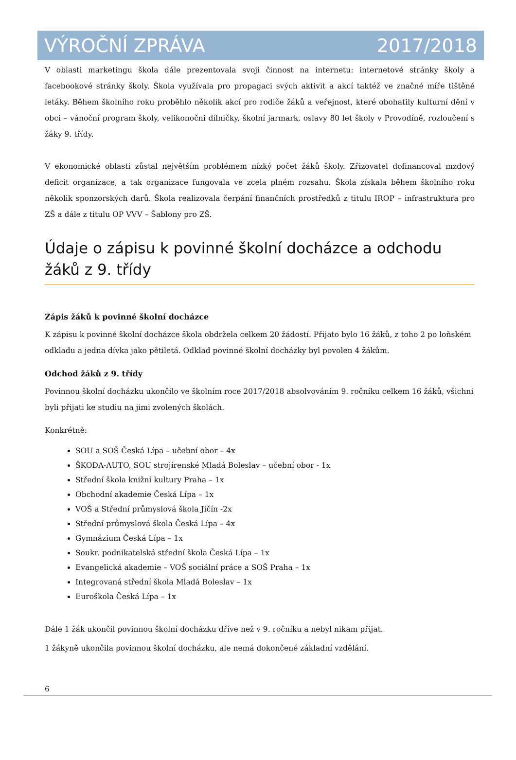VÝROČNÍ ZPRÁVA 2017/2018
V oblasti marketingu škola dále prezentovala svoji činnost na internetu: internetové stránky školy a facebookové stránky školy. Škola využívala pro propagaci svých aktivit a akcí taktéž ve značné míře tištěné letáky. Během školního roku proběhlo několik akcí pro rodiče žáků a veřejnost, které obohatily kulturní dění v obci – vánoční program školy, velikonoční dílničky, školní jarmark, oslavy 80 let školy v Provodíně, rozloučení s žáky 9. třídy.
V ekonomické oblasti zůstal největším problémem nízký počet žáků školy. Zřizovatel dofinancoval mzdový deficit organizace, a tak organizace fungovala ve zcela plném rozsahu. Škola získala během školního roku několik sponzorských darů. Škola realizovala čerpání finančních prostředků z titulu IROP – infrastruktura pro ZŠ a dále z titulu OP VVV – Šablony pro ZŠ.
Údaje o zápisu k povinné školní docházce a odchodu žáků z 9. třídy
Zápis žáků k povinné školní docházce
K zápisu k povinné školní docházce škola obdržela celkem 20 žádostí. Přijato bylo 16 žáků, z toho 2 po loňském odkladu a jedna dívka jako pětiletá. Odklad povinné školní docházky byl povolen 4 žákům.
Odchod žáků z 9. třídy
Povinnou školní docházku ukončilo ve školním roce 2017/2018 absolvováním 9. ročníku celkem 16 žáků, všichni byli přijati ke studiu na jimi zvolených školách.
Konkrétně:
SOU a SOŠ Česká Lípa – učební obor – 4x
ŠKODA-AUTO, SOU strojírenské Mladá Boleslav – učební obor - 1x
Střední škola knižní kultury Praha – 1x
Obchodní akademie Česká Lípa – 1x
VOŠ a Střední průmyslová škola Jičín -2x
Střední průmyslová škola Česká Lípa – 4x
Gymnázium Česká Lípa – 1x
Soukr. podnikatelská střední škola Česká Lípa – 1x
Evangelická akademie – VOŠ sociální práce a SOŠ Praha – 1x
Integrovaná střední škola Mladá Boleslav – 1x
Euroškola Česká Lípa – 1x
Dále 1 žák ukončil povinnou školní docházku dříve než v 9. ročníku a nebyl nikam přijat.
1 žákyně ukončila povinnou školní docházku, ale nemá dokončené základní vzdělání.
6